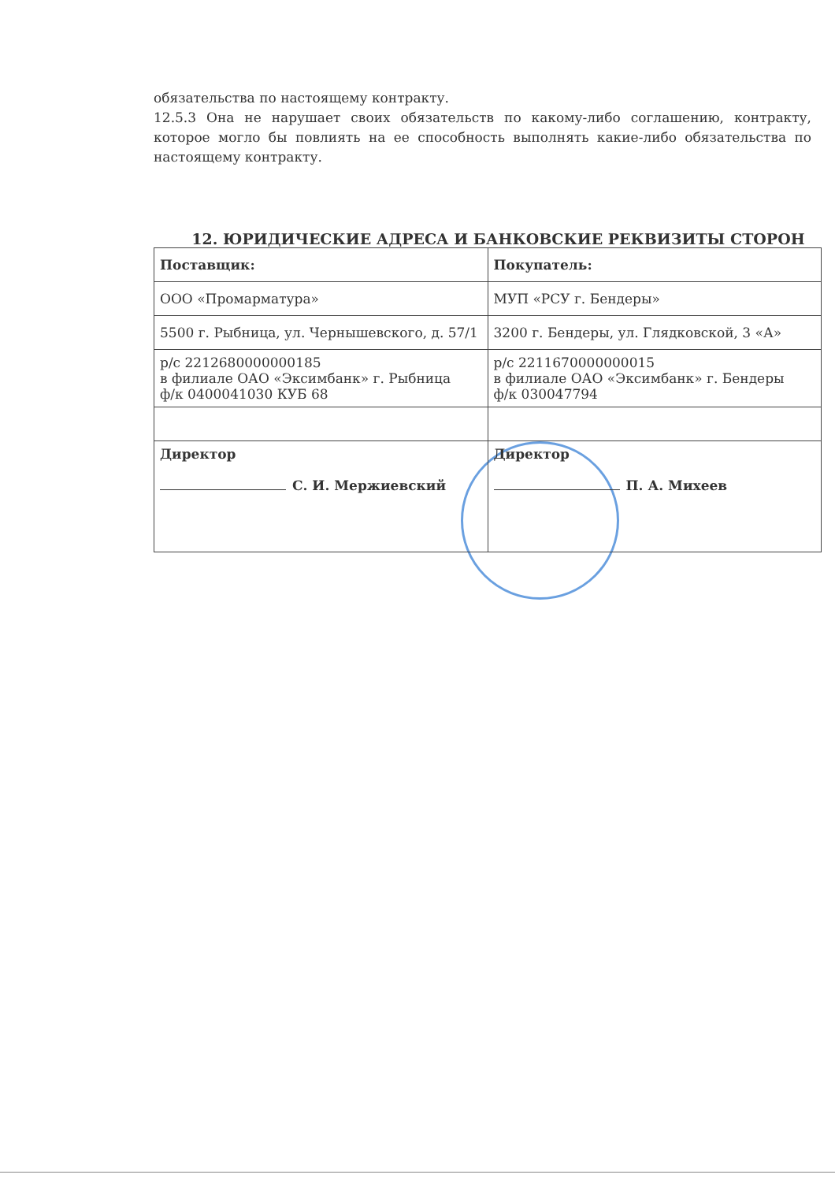обязательства по настоящему контракту.
12.5.3 Она не нарушает своих обязательств по какому-либо соглашению, контракту, которое могло бы повлиять на ее способность выполнять какие-либо обязательства по настоящему контракту.
12. ЮРИДИЧЕСКИЕ АДРЕСА И БАНКОВСКИЕ РЕКВИЗИТЫ СТОРОН
| Поставщик: | Покупатель: |
| ООО «Промарматура» | МУП «РСУ г. Бендеры» |
| 5500 г. Рыбница, ул. Чернышевского, д. 57/1 | 3200 г. Бендеры, ул. Глядковской, 3 «А» |
| р/с 2212680000000185 в филиале ОАО «Эксимбанк» г. Рыбница ф/к 0400041030 КУБ 68 | р/с 2211670000000015 в филиале ОАО «Эксимбанк» г. Бендеры ф/к 030047794 |
| Директор С. И. Мержиевский | Директор П. А. Михеев |